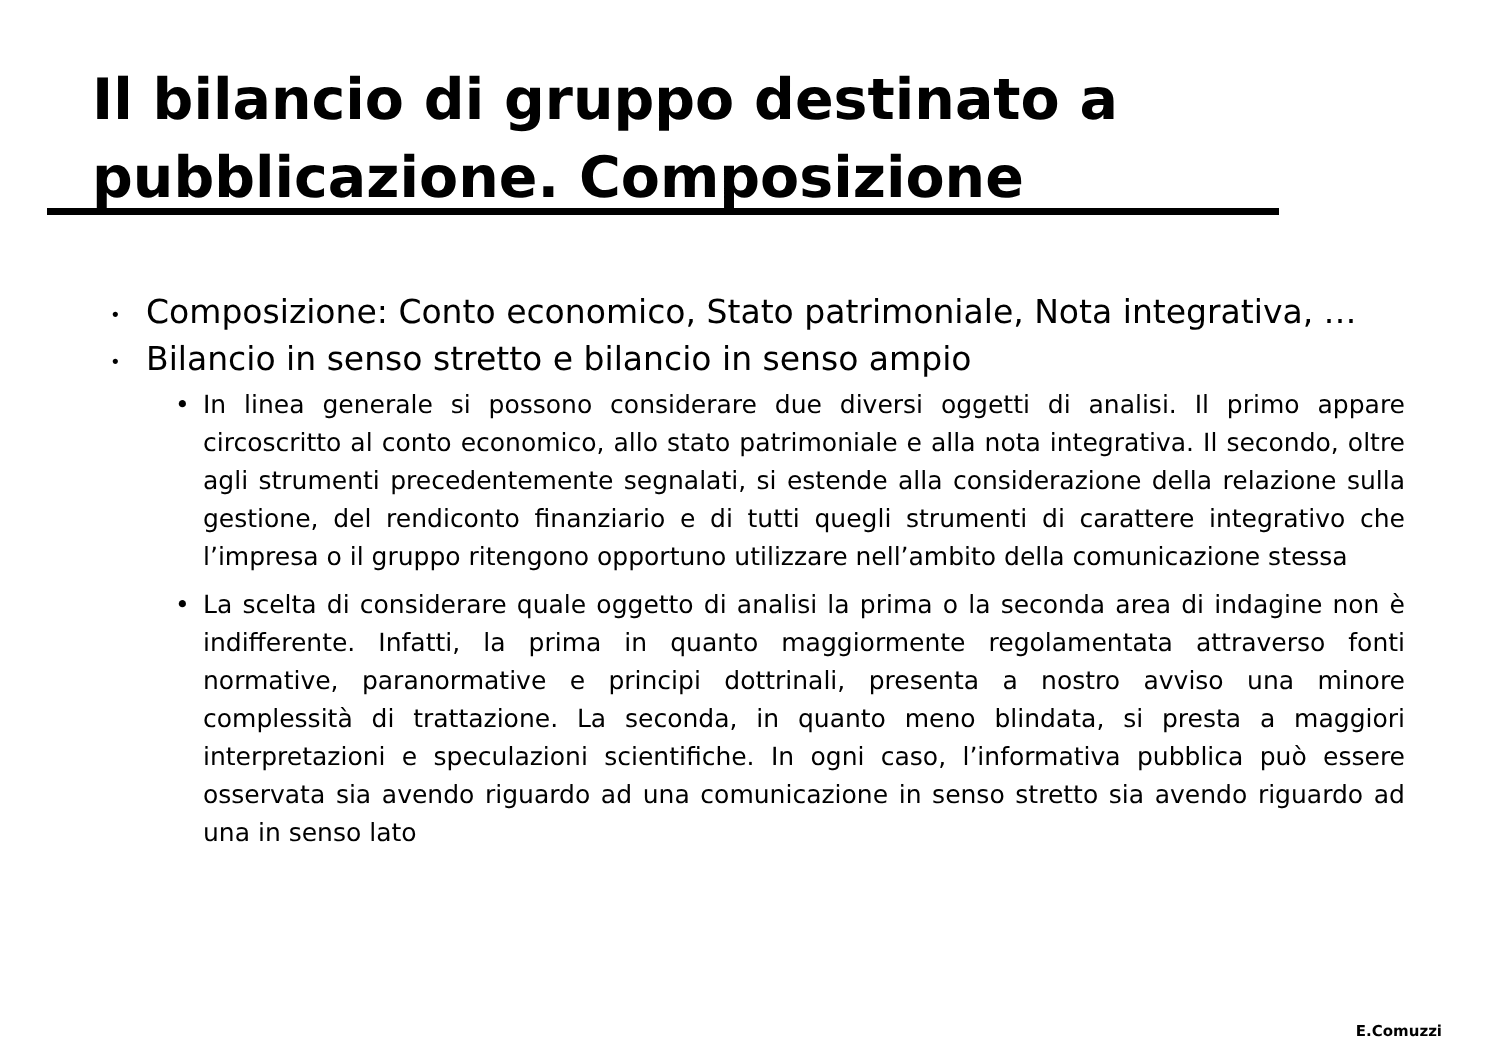Il bilancio di gruppo destinato a pubblicazione. Composizione
• Composizione: Conto economico, Stato patrimoniale, Nota integrativa, …
• Bilancio in senso stretto e bilancio in senso ampio
• In linea generale si possono considerare due diversi oggetti di analisi. Il primo appare circoscritto al conto economico, allo stato patrimoniale e alla nota integrativa. Il secondo, oltre agli strumenti precedentemente segnalati, si estende alla considerazione della relazione sulla gestione, del rendiconto finanziario e di tutti quegli strumenti di carattere integrativo che l’impresa o il gruppo ritengono opportuno utilizzare nell’ambito della comunicazione stessa
• La scelta di considerare quale oggetto di analisi la prima o la seconda area di indagine non è indifferente. Infatti, la prima in quanto maggiormente regolamentata attraverso fonti normative, paranormative e principi dottrinali, presenta a nostro avviso una minore complessità di trattazione. La seconda, in quanto meno blindata, si presta a maggiori interpretazioni e speculazioni scientifiche. In ogni caso, l’informativa pubblica può essere osservata sia avendo riguardo ad una comunicazione in senso stretto sia avendo riguardo ad una in senso lato
E.Comuzzi